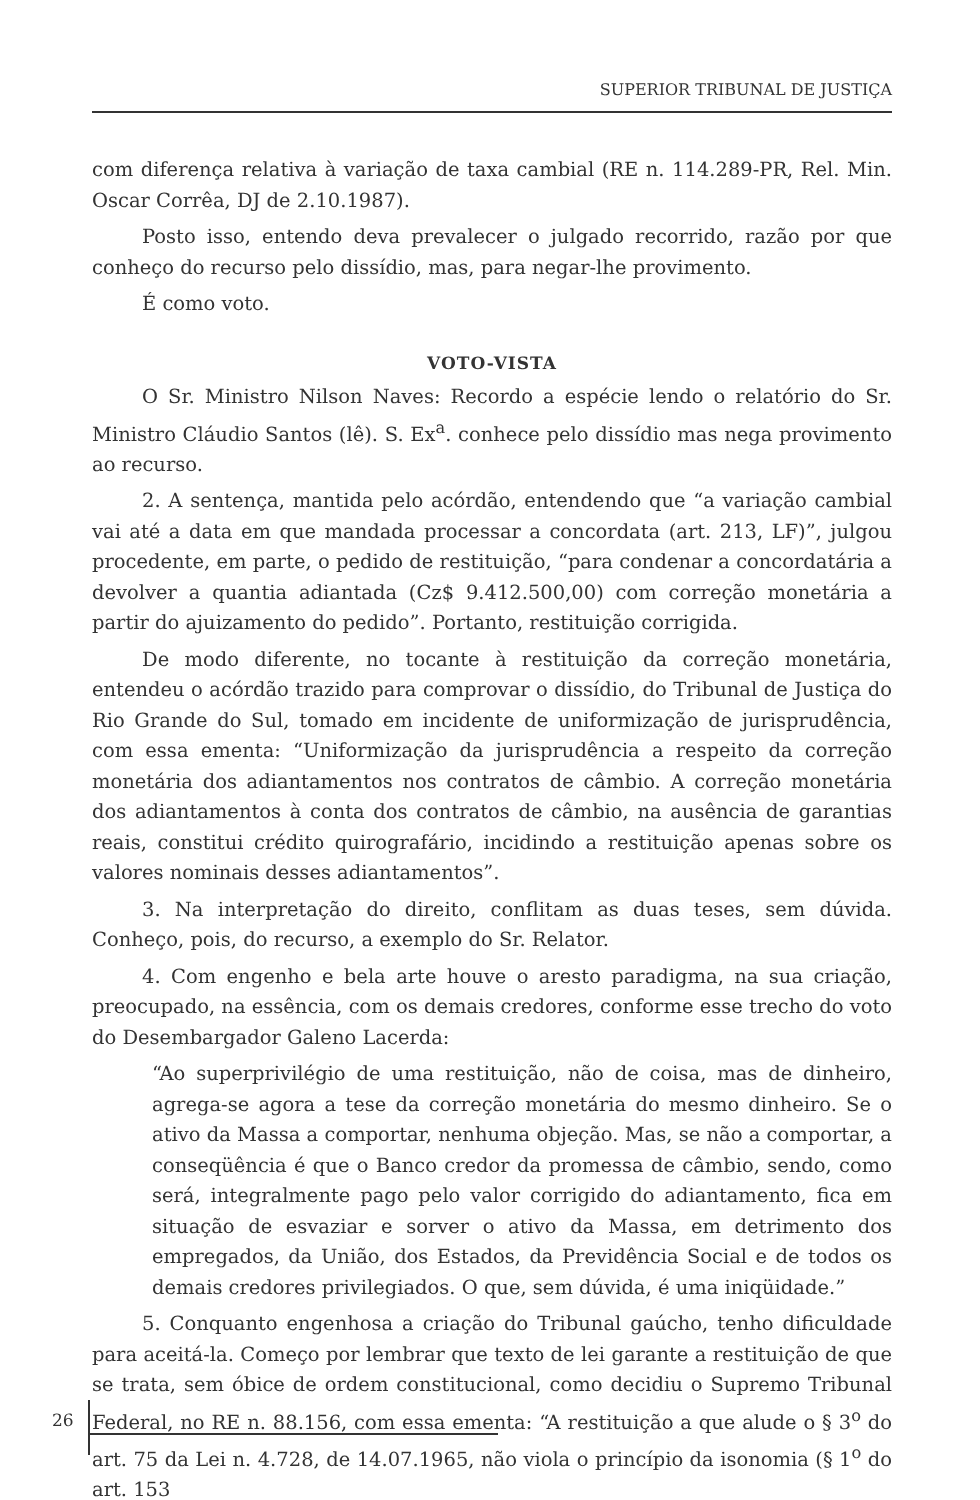SUPERIOR TRIBUNAL DE JUSTIÇA
com diferença relativa à variação de taxa cambial (RE n. 114.289-PR, Rel. Min. Oscar Corrêa, DJ de 2.10.1987).
Posto isso, entendo deva prevalecer o julgado recorrido, razão por que conheço do recurso pelo dissídio, mas, para negar-lhe provimento.
É como voto.
VOTO-VISTA
O Sr. Ministro Nilson Naves: Recordo a espécie lendo o relatório do Sr. Ministro Cláudio Santos (lê). S. Ex<sup>a</sup>. conhece pelo dissídio mas nega provimento ao recurso.
2. A sentença, mantida pelo acórdão, entendendo que “a variação cambial vai até a data em que mandada processar a concordata (art. 213, LF)”, julgou procedente, em parte, o pedido de restituição, “para condenar a concordatária a devolver a quantia adiantada (Cz$ 9.412.500,00) com correção monetária a partir do ajuizamento do pedido”. Portanto, restituição corrigida.
De modo diferente, no tocante à restituição da correção monetária, entendeu o acórdão trazido para comprovar o dissídio, do Tribunal de Justiça do Rio Grande do Sul, tomado em incidente de uniformização de jurisprudência, com essa ementa: “Uniformização da jurisprudência a respeito da correção monetária dos adiantamentos nos contratos de câmbio. A correção monetária dos adiantamentos à conta dos contratos de câmbio, na ausência de garantias reais, constitui crédito quirografário, incidindo a restituição apenas sobre os valores nominais desses adiantamentos”.
3. Na interpretação do direito, conflitam as duas teses, sem dúvida. Conheço, pois, do recurso, a exemplo do Sr. Relator.
4. Com engenho e bela arte houve o aresto paradigma, na sua criação, preocupado, na essência, com os demais credores, conforme esse trecho do voto do Desembargador Galeno Lacerda:
“Ao superprivilégio de uma restituição, não de coisa, mas de dinheiro, agrega-se agora a tese da correção monetária do mesmo dinheiro. Se o ativo da Massa a comportar, nenhuma objeção. Mas, se não a comportar, a conseqüência é que o Banco credor da promessa de câmbio, sendo, como será, integralmente pago pelo valor corrigido do adiantamento, fica em situação de esvaziar e sorver o ativo da Massa, em detrimento dos empregados, da União, dos Estados, da Previdência Social e de todos os demais credores privilegiados. O que, sem dúvida, é uma iniqüidade.”
5. Conquanto engenhosa a criação do Tribunal gaúcho, tenho dificuldade para aceitá-la. Começo por lembrar que texto de lei garante a restituição de que se trata, sem óbice de ordem constitucional, como decidiu o Supremo Tribunal Federal, no RE n. 88.156, com essa ementa: “A restituição a que alude o § 3<sup>o</sup> do art. 75 da Lei n. 4.728, de 14.07.1965, não viola o princípio da isonomia (§ 1<sup>o</sup> do art. 153
26